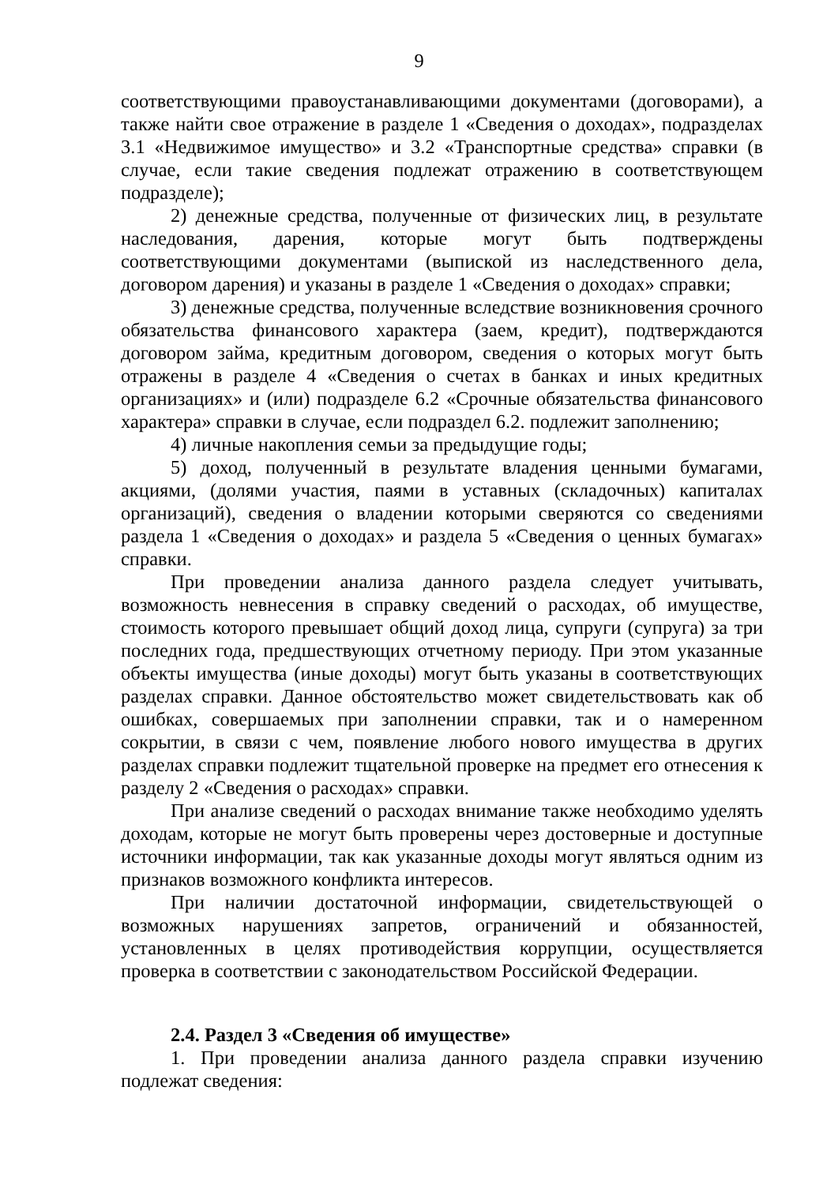9
соответствующими правоустанавливающими документами (договорами), а также найти свое отражение в разделе 1 «Сведения о доходах», подразделах 3.1 «Недвижимое имущество» и 3.2 «Транспортные средства» справки (в случае, если такие сведения подлежат отражению в соответствующем подразделе);
2) денежные средства, полученные от физических лиц, в результате наследования, дарения, которые могут быть подтверждены соответствующими документами (выпиской из наследственного дела, договором дарения) и указаны в разделе 1 «Сведения о доходах» справки;
3) денежные средства, полученные вследствие возникновения срочного обязательства финансового характера (заем, кредит), подтверждаются договором займа, кредитным договором, сведения о которых могут быть отражены в разделе 4 «Сведения о счетах в банках и иных кредитных организациях» и (или) подразделе 6.2 «Срочные обязательства финансового характера» справки в случае, если подраздел 6.2. подлежит заполнению;
4) личные накопления семьи за предыдущие годы;
5) доход, полученный в результате владения ценными бумагами, акциями, (долями участия, паями в уставных (складочных) капиталах организаций), сведения о владении которыми сверяются со сведениями раздела 1 «Сведения о доходах» и раздела 5 «Сведения о ценных бумагах» справки.
При проведении анализа данного раздела следует учитывать, возможность невнесения в справку сведений о расходах, об имуществе, стоимость которого превышает общий доход лица, супруги (супруга) за три последних года, предшествующих отчетному периоду. При этом указанные объекты имущества (иные доходы) могут быть указаны в соответствующих разделах справки. Данное обстоятельство может свидетельствовать как об ошибках, совершаемых при заполнении справки, так и о намеренном сокрытии, в связи с чем, появление любого нового имущества в других разделах справки подлежит тщательной проверке на предмет его отнесения к разделу 2 «Сведения о расходах» справки.
При анализе сведений о расходах внимание также необходимо уделять доходам, которые не могут быть проверены через достоверные и доступные источники информации, так как указанные доходы могут являться одним из признаков возможного конфликта интересов.
При наличии достаточной информации, свидетельствующей о возможных нарушениях запретов, ограничений и обязанностей, установленных в целях противодействия коррупции, осуществляется проверка в соответствии с законодательством Российской Федерации.
2.4. Раздел 3 «Сведения об имуществе»
1. При проведении анализа данного раздела справки изучению подлежат сведения: